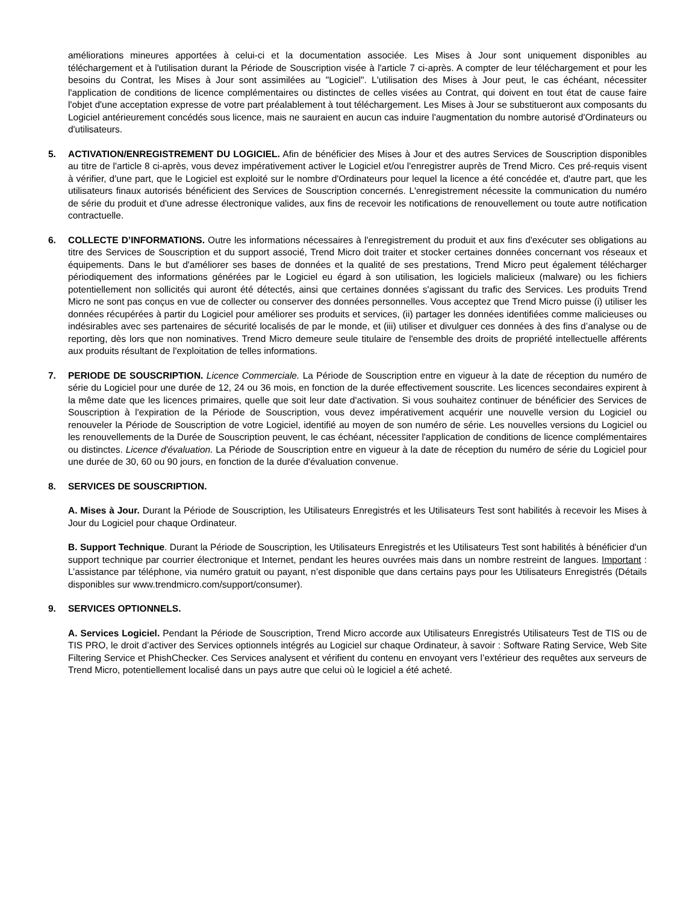améliorations mineures apportées à celui-ci et la documentation associée. Les Mises à Jour sont uniquement disponibles au téléchargement et à l'utilisation durant la Période de Souscription visée à l'article 7 ci-après. A compter de leur téléchargement et pour les besoins du Contrat, les Mises à Jour sont assimilées au "Logiciel". L'utilisation des Mises à Jour peut, le cas échéant, nécessiter l'application de conditions de licence complémentaires ou distinctes de celles visées au Contrat, qui doivent en tout état de cause faire l'objet d'une acceptation expresse de votre part préalablement à tout téléchargement. Les Mises à Jour se substitueront aux composants du Logiciel antérieurement concédés sous licence, mais ne sauraient en aucun cas induire l'augmentation du nombre autorisé d'Ordinateurs ou d'utilisateurs.
5. ACTIVATION/ENREGISTREMENT DU LOGICIEL. Afin de bénéficier des Mises à Jour et des autres Services de Souscription disponibles au titre de l'article 8 ci-après, vous devez impérativement activer le Logiciel et/ou l'enregistrer auprès de Trend Micro. Ces pré-requis visent à vérifier, d'une part, que le Logiciel est exploité sur le nombre d'Ordinateurs pour lequel la licence a été concédée et, d'autre part, que les utilisateurs finaux autorisés bénéficient des Services de Souscription concernés. L'enregistrement nécessite la communication du numéro de série du produit et d'une adresse électronique valides, aux fins de recevoir les notifications de renouvellement ou toute autre notification contractuelle.
6. COLLECTE D’INFORMATIONS. Outre les informations nécessaires à l'enregistrement du produit et aux fins d'exécuter ses obligations au titre des Services de Souscription et du support associé, Trend Micro doit traiter et stocker certaines données concernant vos réseaux et équipements. Dans le but d'améliorer ses bases de données et la qualité de ses prestations, Trend Micro peut également télécharger périodiquement des informations générées par le Logiciel eu égard à son utilisation, les logiciels malicieux (malware) ou les fichiers potentiellement non sollicités qui auront été détectés, ainsi que certaines données s'agissant du trafic des Services. Les produits Trend Micro ne sont pas conçus en vue de collecter ou conserver des données personnelles. Vous acceptez que Trend Micro puisse (i) utiliser les données récupérées à partir du Logiciel pour améliorer ses produits et services, (ii) partager les données identifiées comme malicieuses ou indésirables avec ses partenaires de sécurité localisés de par le monde, et (iii) utiliser et divulguer ces données à des fins d’analyse ou de reporting, dès lors que non nominatives. Trend Micro demeure seule titulaire de l'ensemble des droits de propriété intellectuelle afférents aux produits résultant de l'exploitation de telles informations.
7. PERIODE DE SOUSCRIPTION. Licence Commerciale. La Période de Souscription entre en vigueur à la date de réception du numéro de série du Logiciel pour une durée de 12, 24 ou 36 mois, en fonction de la durée effectivement souscrite. Les licences secondaires expirent à la même date que les licences primaires, quelle que soit leur date d'activation. Si vous souhaitez continuer de bénéficier des Services de Souscription à l'expiration de la Période de Souscription, vous devez impérativement acquérir une nouvelle version du Logiciel ou renouveler la Période de Souscription de votre Logiciel, identifié au moyen de son numéro de série. Les nouvelles versions du Logiciel ou les renouvellements de la Durée de Souscription peuvent, le cas échéant, nécessiter l'application de conditions de licence complémentaires ou distinctes. Licence d'évaluation. La Période de Souscription entre en vigueur à la date de réception du numéro de série du Logiciel pour une durée de 30, 60 ou 90 jours, en fonction de la durée d'évaluation convenue.
8. SERVICES DE SOUSCRIPTION.
A. Mises à Jour. Durant la Période de Souscription, les Utilisateurs Enregistrés et les Utilisateurs Test sont habilités à recevoir les Mises à Jour du Logiciel pour chaque Ordinateur.
B. Support Technique. Durant la Période de Souscription, les Utilisateurs Enregistrés et les Utilisateurs Test sont habilités à bénéficier d'un support technique par courrier électronique et Internet, pendant les heures ouvrées mais dans un nombre restreint de langues. Important : L’assistance par téléphone, via numéro gratuit ou payant, n’est disponible que dans certains pays pour les Utilisateurs Enregistrés (Détails disponibles sur www.trendmicro.com/support/consumer).
9. SERVICES OPTIONNELS.
A. Services Logiciel. Pendant la Période de Souscription, Trend Micro accorde aux Utilisateurs Enregistrés Utilisateurs Test de TIS ou de TIS PRO, le droit d’activer des Services optionnels intégrés au Logiciel sur chaque Ordinateur, à savoir : Software Rating Service, Web Site Filtering Service et PhishChecker. Ces Services analysent et vérifient du contenu en envoyant vers l’extérieur des requêtes aux serveurs de Trend Micro, potentiellement localisé dans un pays autre que celui où le logiciel a été acheté.